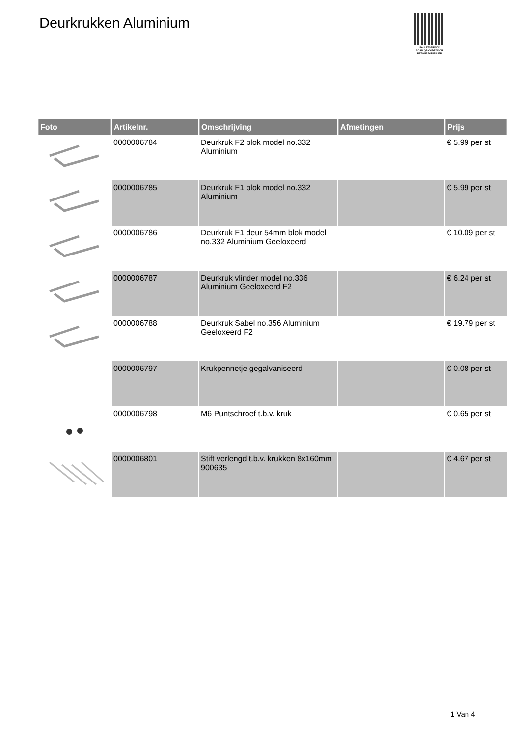Deurkrukken Aluminium
PALLETSERVICE
SCAN QR-CODE VOOR
RETOURFORMULIER
| Foto | Artikelnr. | Omschrijving | Afmetingen | Prijs |
| --- | --- | --- | --- | --- |
| | 0000006784 | Deurkruk F2 blok model no.332 Aluminium | | € 5.99 per st |
| | 0000006785 | Deurkruk F1 blok model no.332 Aluminium | | € 5.99 per st |
| | 0000006786 | Deurkruk F1 deur 54mm blok model no.332 Aluminium Geeloxeerd | | € 10.09 per st |
| | 0000006787 | Deurkruk vlinder model no.336 Aluminium Geeloxeerd F2 | | € 6.24 per st |
| | 0000006788 | Deurkruk Sabel no.356 Aluminium Geeloxeerd F2 | | € 19.79 per st |
| | 0000006797 | Krukpennetje gegalvaniseerd | | € 0.08 per st |
| | 0000006798 | M6 Puntschroef t.b.v. kruk | | € 0.65 per st |
| | 0000006801 | Stift verlengd t.b.v. krukken 8x160mm 900635 | | € 4.67 per st |
1 Van 4